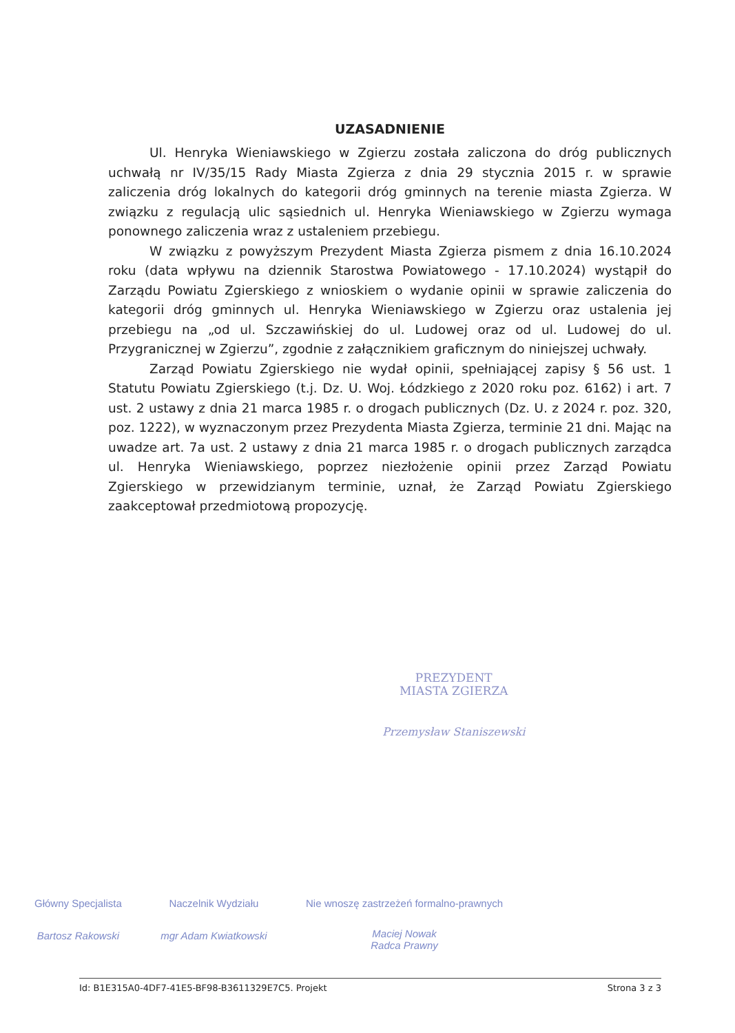UZASADNIENIE
Ul. Henryka Wieniawskiego w Zgierzu została zaliczona do dróg publicznych uchwałą nr IV/35/15 Rady Miasta Zgierza z dnia 29 stycznia 2015 r. w sprawie zaliczenia dróg lokalnych do kategorii dróg gminnych na terenie miasta Zgierza. W związku z regulacją ulic sąsiednich ul. Henryka Wieniawskiego w Zgierzu wymaga ponownego zaliczenia wraz z ustaleniem przebiegu.
W związku z powyższym Prezydent Miasta Zgierza pismem z dnia 16.10.2024 roku (data wpływu na dziennik Starostwa Powiatowego - 17.10.2024) wystąpił do Zarządu Powiatu Zgierskiego z wnioskiem o wydanie opinii w sprawie zaliczenia do kategorii dróg gminnych ul. Henryka Wieniawskiego w Zgierzu oraz ustalenia jej przebiegu na „od ul. Szczawińskiej do ul. Ludowej oraz od ul. Ludowej do ul. Przygranicznej w Zgierzu”, zgodnie z załącznikiem graficznym do niniejszej uchwały.
Zarząd Powiatu Zgierskiego nie wydał opinii, spełniającej zapisy § 56 ust. 1 Statutu Powiatu Zgierskiego (t.j. Dz. U. Woj. Łódzkiego z 2020 roku poz. 6162) i art. 7 ust. 2 ustawy z dnia 21 marca 1985 r. o drogach publicznych (Dz. U. z 2024 r. poz. 320, poz. 1222), w wyznaczonym przez Prezydenta Miasta Zgierza, terminie 21 dni. Mając na uwadze art. 7a ust. 2 ustawy z dnia 21 marca 1985 r. o drogach publicznych zarządca ul. Henryka Wieniawskiego, poprzez niezłożenie opinii przez Zarząd Powiatu Zgierskiego w przewidzianym terminie, uznał, że Zarząd Powiatu Zgierskiego zaakceptował przedmiotową propozycję.
PREZYDENT
MIASTA ZGIERZA
Przemysław Staniszewski
Główny Specjalista
Bartosz Rakowski
Naczelnik Wydziału
mgr Adam Kwiatkowski
Nie wnoszę zastrzeżeń formalno-prawnych
Maciej Nowak
Radca Prawny
Id: B1E315A0-4DF7-41E5-BF98-B3611329E7C5. Projekt Strona 3 z 3